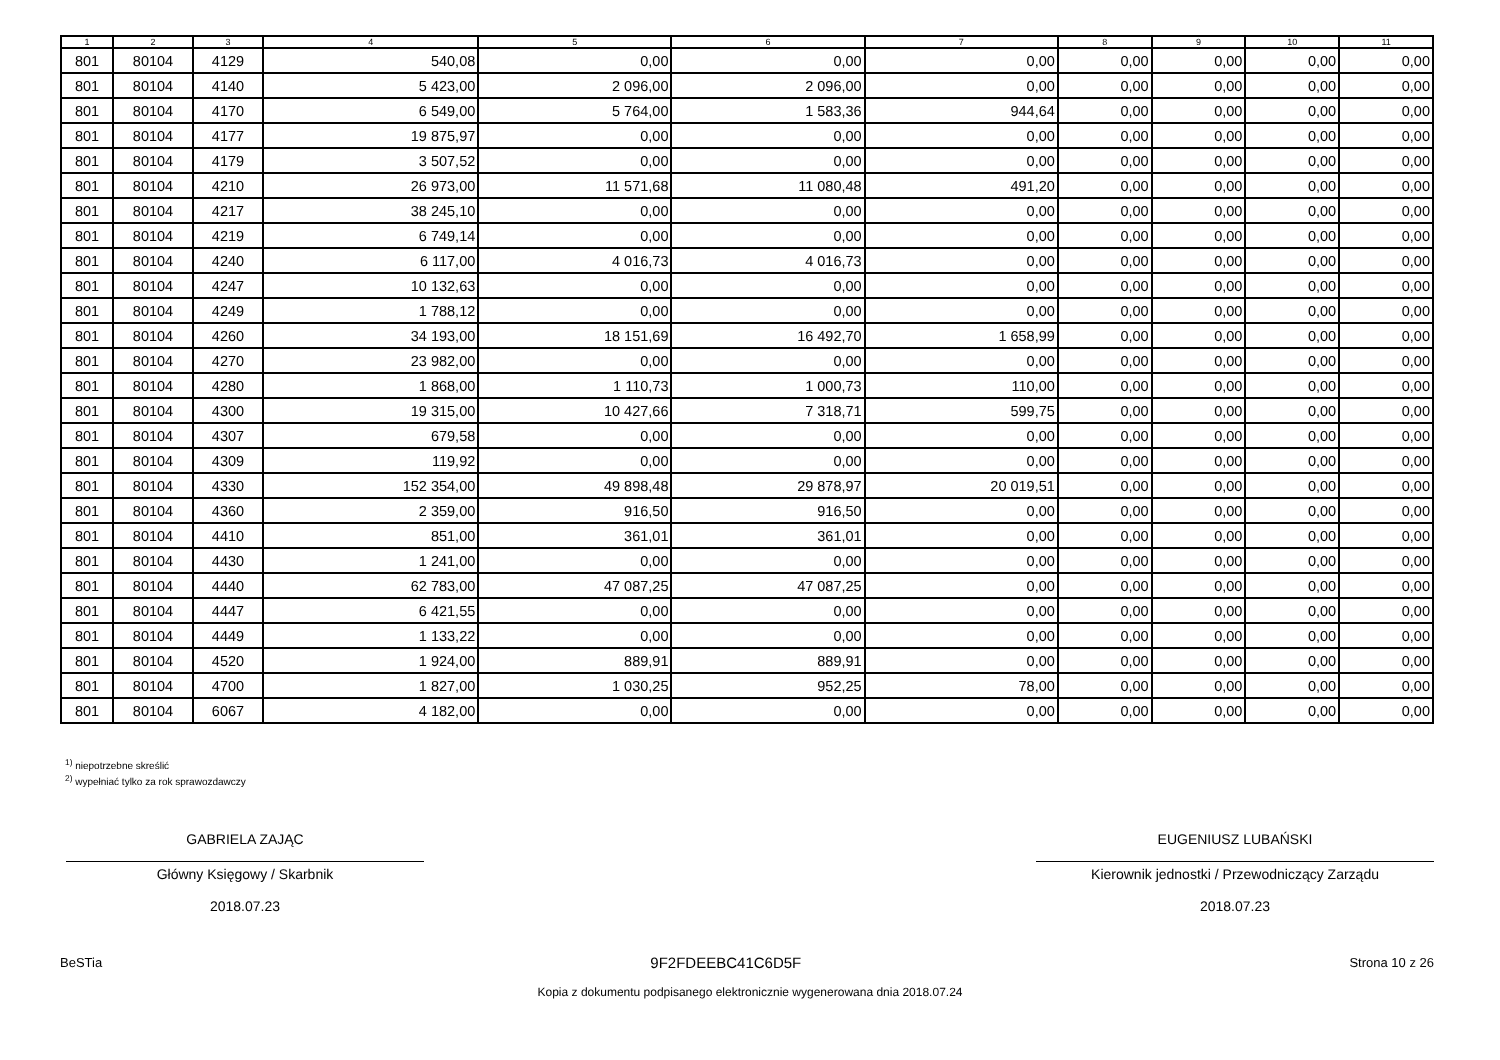| 1 | 2 | 3 | 4 | 5 | 6 | 7 | 8 | 9 | 10 | 11 |
| --- | --- | --- | --- | --- | --- | --- | --- | --- | --- | --- |
| 801 | 80104 | 4129 | 540,08 | 0,00 | 0,00 | 0,00 | 0,00 | 0,00 | 0,00 | 0,00 |
| 801 | 80104 | 4140 | 5 423,00 | 2 096,00 | 2 096,00 | 0,00 | 0,00 | 0,00 | 0,00 | 0,00 |
| 801 | 80104 | 4170 | 6 549,00 | 5 764,00 | 1 583,36 | 944,64 | 0,00 | 0,00 | 0,00 | 0,00 |
| 801 | 80104 | 4177 | 19 875,97 | 0,00 | 0,00 | 0,00 | 0,00 | 0,00 | 0,00 | 0,00 |
| 801 | 80104 | 4179 | 3 507,52 | 0,00 | 0,00 | 0,00 | 0,00 | 0,00 | 0,00 | 0,00 |
| 801 | 80104 | 4210 | 26 973,00 | 11 571,68 | 11 080,48 | 491,20 | 0,00 | 0,00 | 0,00 | 0,00 |
| 801 | 80104 | 4217 | 38 245,10 | 0,00 | 0,00 | 0,00 | 0,00 | 0,00 | 0,00 | 0,00 |
| 801 | 80104 | 4219 | 6 749,14 | 0,00 | 0,00 | 0,00 | 0,00 | 0,00 | 0,00 | 0,00 |
| 801 | 80104 | 4240 | 6 117,00 | 4 016,73 | 4 016,73 | 0,00 | 0,00 | 0,00 | 0,00 | 0,00 |
| 801 | 80104 | 4247 | 10 132,63 | 0,00 | 0,00 | 0,00 | 0,00 | 0,00 | 0,00 | 0,00 |
| 801 | 80104 | 4249 | 1 788,12 | 0,00 | 0,00 | 0,00 | 0,00 | 0,00 | 0,00 | 0,00 |
| 801 | 80104 | 4260 | 34 193,00 | 18 151,69 | 16 492,70 | 1 658,99 | 0,00 | 0,00 | 0,00 | 0,00 |
| 801 | 80104 | 4270 | 23 982,00 | 0,00 | 0,00 | 0,00 | 0,00 | 0,00 | 0,00 | 0,00 |
| 801 | 80104 | 4280 | 1 868,00 | 1 110,73 | 1 000,73 | 110,00 | 0,00 | 0,00 | 0,00 | 0,00 |
| 801 | 80104 | 4300 | 19 315,00 | 10 427,66 | 7 318,71 | 599,75 | 0,00 | 0,00 | 0,00 | 0,00 |
| 801 | 80104 | 4307 | 679,58 | 0,00 | 0,00 | 0,00 | 0,00 | 0,00 | 0,00 | 0,00 |
| 801 | 80104 | 4309 | 119,92 | 0,00 | 0,00 | 0,00 | 0,00 | 0,00 | 0,00 | 0,00 |
| 801 | 80104 | 4330 | 152 354,00 | 49 898,48 | 29 878,97 | 20 019,51 | 0,00 | 0,00 | 0,00 | 0,00 |
| 801 | 80104 | 4360 | 2 359,00 | 916,50 | 916,50 | 0,00 | 0,00 | 0,00 | 0,00 | 0,00 |
| 801 | 80104 | 4410 | 851,00 | 361,01 | 361,01 | 0,00 | 0,00 | 0,00 | 0,00 | 0,00 |
| 801 | 80104 | 4430 | 1 241,00 | 0,00 | 0,00 | 0,00 | 0,00 | 0,00 | 0,00 | 0,00 |
| 801 | 80104 | 4440 | 62 783,00 | 47 087,25 | 47 087,25 | 0,00 | 0,00 | 0,00 | 0,00 | 0,00 |
| 801 | 80104 | 4447 | 6 421,55 | 0,00 | 0,00 | 0,00 | 0,00 | 0,00 | 0,00 | 0,00 |
| 801 | 80104 | 4449 | 1 133,22 | 0,00 | 0,00 | 0,00 | 0,00 | 0,00 | 0,00 | 0,00 |
| 801 | 80104 | 4520 | 1 924,00 | 889,91 | 889,91 | 0,00 | 0,00 | 0,00 | 0,00 | 0,00 |
| 801 | 80104 | 4700 | 1 827,00 | 1 030,25 | 952,25 | 78,00 | 0,00 | 0,00 | 0,00 | 0,00 |
| 801 | 80104 | 6067 | 4 182,00 | 0,00 | 0,00 | 0,00 | 0,00 | 0,00 | 0,00 | 0,00 |
<sup>1)</sup> niepotrzebne skreślić
<sup>2)</sup> wypełniać tylko za rok sprawozdawczy
GABRIELA ZAJĄC
Główny Księgowy / Skarbnik
2018.07.23
EUGENIUSZ LUBAŃSKI
Kierownik jednostki / Przewodniczący Zarządu
2018.07.23
BeSTia 9F2FDEEBC41C6D5F Strona 10 z 26
Kopia z dokumentu podpisanego elektronicznie wygenerowana dnia 2018.07.24